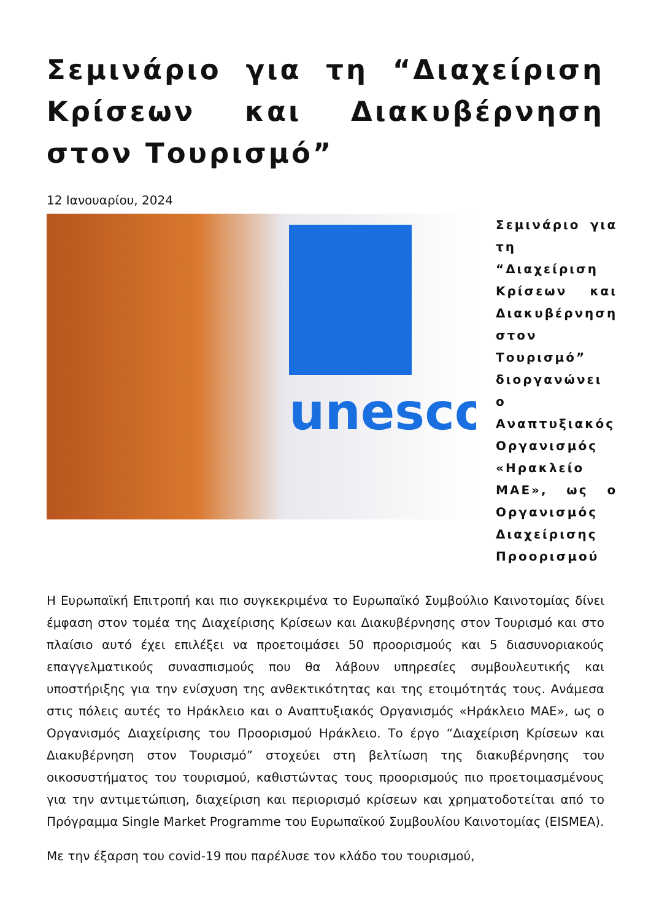Σεμινάριο για τη “Διαχείριση Κρίσεων και Διακυβέρνηση στον Τουρισμό”
12 Ιανουαρίου, 2024
unesco
Σεμινάριο για τη “Διαχείριση Κρίσεων και Διακυβέρνηση στον Τουρισμό” διοργανώνει ο Αναπτυξιακός Οργανισμός «Ηρακλείο ΜΑΕ», ως ο Οργανισμός Διαχείρισης Προορισμού
Η Ευρωπαϊκή Επιτροπή και πιο συγκεκριμένα το Ευρωπαϊκό Συμβούλιο Καινοτομίας δίνει έμφαση στον τομέα της Διαχείρισης Κρίσεων και Διακυβέρνησης στον Τουρισμό και στο πλαίσιο αυτό έχει επιλέξει να προετοιμάσει 50 προορισμούς και 5 διασυνοριακούς επαγγελματικούς συνασπισμούς που θα λάβουν υπηρεσίες συμβουλευτικής και υποστήριξης για την ενίσχυση της ανθεκτικότητας και της ετοιμότητάς τους. Ανάμεσα στις πόλεις αυτές το Ηράκλειο και ο Αναπτυξιακός Οργανισμός «Ηράκλειο ΜΑΕ», ως ο Οργανισμός Διαχείρισης του Προορισμού Ηράκλειο. Το έργο “Διαχείριση Κρίσεων και Διακυβέρνηση στον Τουρισμό” στοχεύει στη βελτίωση της διακυβέρνησης του οικοσυστήματος του τουρισμού, καθιστώντας τους προορισμούς πιο προετοιμασμένους για την αντιμετώπιση, διαχείριση και περιορισμό κρίσεων και χρηματοδοτείται από το Πρόγραμμα Single Market Programme του Ευρωπαϊκού Συμβουλίου Καινοτομίας (EISMEA).
Με την έξαρση του covid-19 που παρέλυσε τον κλάδο του τουρισμού,